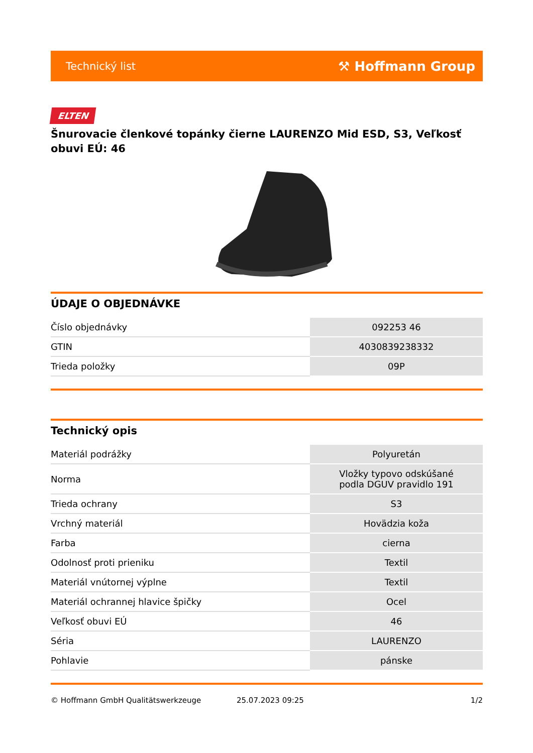Technický list ⚒ Hoffmann Group
ELTEN
Šnurovacie členkové topánky čierne LAURENZO Mid ESD, S3, Veľkosť obuvi EÚ: 46
ÚDAJE O OBJEDNÁVKE
| Číslo objednávky | 092253 46 |
| GTIN | 4030839238332 |
| Trieda položky | 09P |
Technický opis
| Materiál podrážky | Polyuretán |
| Norma | Vložky typovo odskúšané podla DGUV pravidlo 191 |
| Trieda ochrany | S3 |
| Vrchný materiál | Hovädzia koža |
| Farba | cierna |
| Odolnosť proti prieniku | Textil |
| Materiál vnútornej výplne | Textil |
| Materiál ochrannej hlavice špičky | Ocel |
| Veľkosť obuvi EÚ | 46 |
| Séria | LAURENZO |
| Pohlavie | pánske |
© Hoffmann GmbH Qualitätswerkzeuge 25.07.2023 09:25 1/2